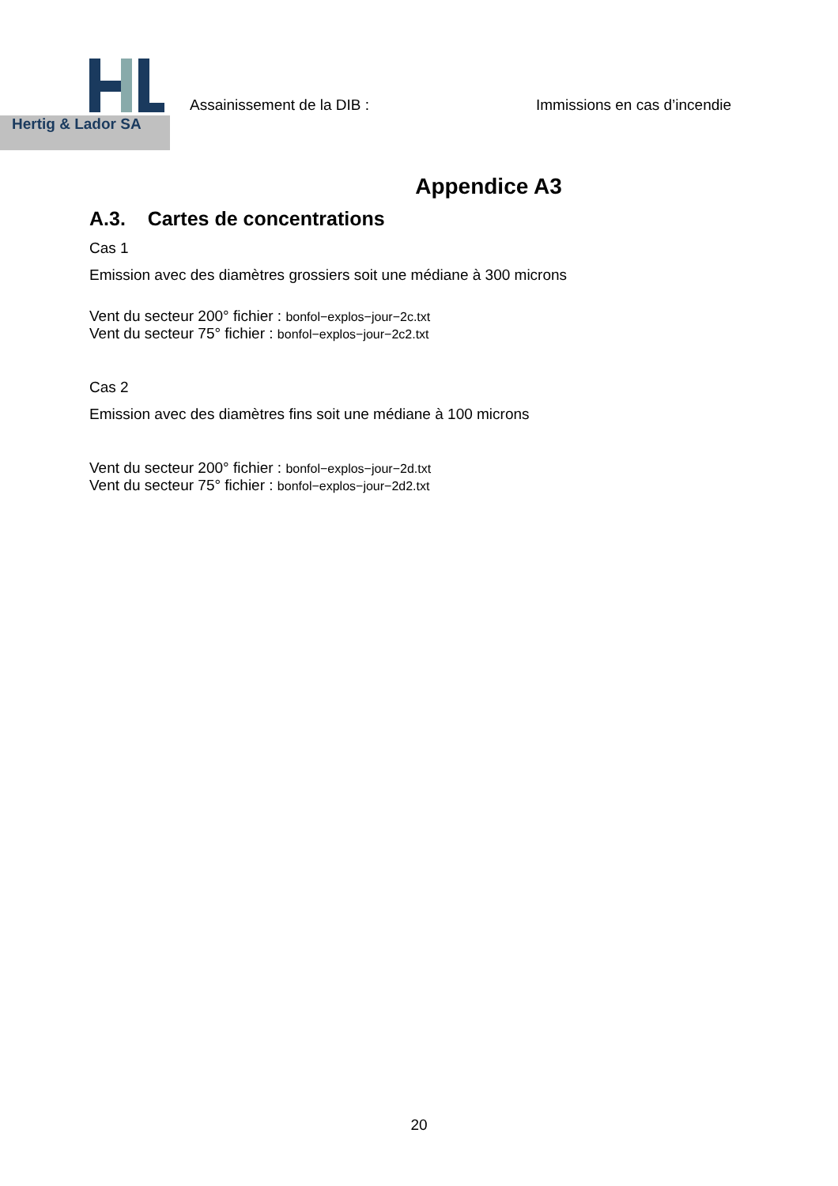Hertig & Lador SA
Assainissement de la DIB : Immissions en cas d’incendie
Appendice A3
A.3. Cartes de concentrations
Cas 1
Emission avec des diamètres grossiers soit une médiane à 300 microns
Vent du secteur 200° fichier : bonfol−explos−jour−2c.txt
Vent du secteur 75° fichier : bonfol−explos−jour−2c2.txt
Cas 2
Emission avec des diamètres fins soit une médiane à 100 microns
Vent du secteur 200° fichier : bonfol−explos−jour−2d.txt
Vent du secteur 75° fichier : bonfol−explos−jour−2d2.txt
20